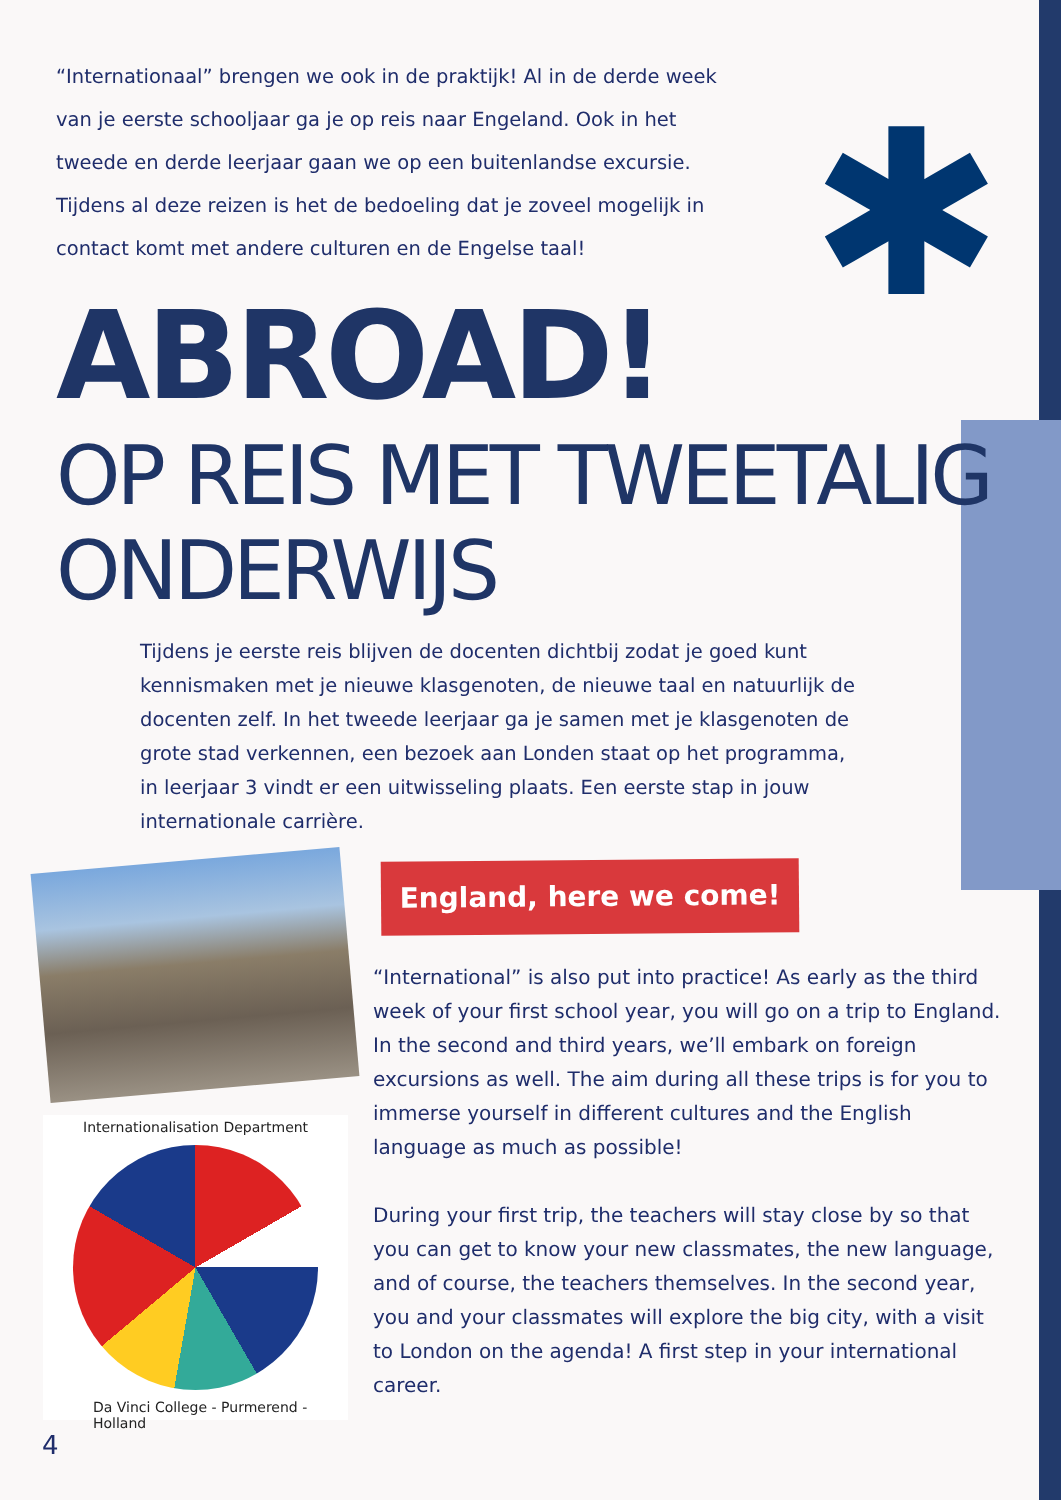“Internationaal” brengen we ook in de praktijk! Al in de derde week van je eerste schooljaar ga je op reis naar Engeland. Ook in het tweede en derde leerjaar gaan we op een buitenlandse excursie. Tijdens al deze reizen is het de bedoeling dat je zoveel mogelijk in contact komt met andere culturen en de Engelse taal!
✱
ABROAD!
OP REIS MET TWEETALIG ONDERWIJS
Tijdens je eerste reis blijven de docenten dichtbij zodat je goed kunt kennismaken met je nieuwe klasgenoten, de nieuwe taal en natuurlijk de docenten zelf. In het tweede leerjaar ga je samen met je klasgenoten de grote stad verkennen, een bezoek aan Londen staat op het programma, in leerjaar 3 vindt er een uitwisseling plaats. Een eerste stap in jouw internationale carrière.
England, here we come!
Internationalisation Department
Da Vinci College - Purmerend - Holland
“International” is also put into practice! As early as the third week of your first school year, you will go on a trip to England. In the second and third years, we’ll embark on foreign excursions as well. The aim during all these trips is for you to immerse yourself in different cultures and the English language as much as possible!
During your first trip, the teachers will stay close by so that you can get to know your new classmates, the new language, and of course, the teachers themselves. In the second year, you and your classmates will explore the big city, with a visit to London on the agenda! A first step in your international career.
4